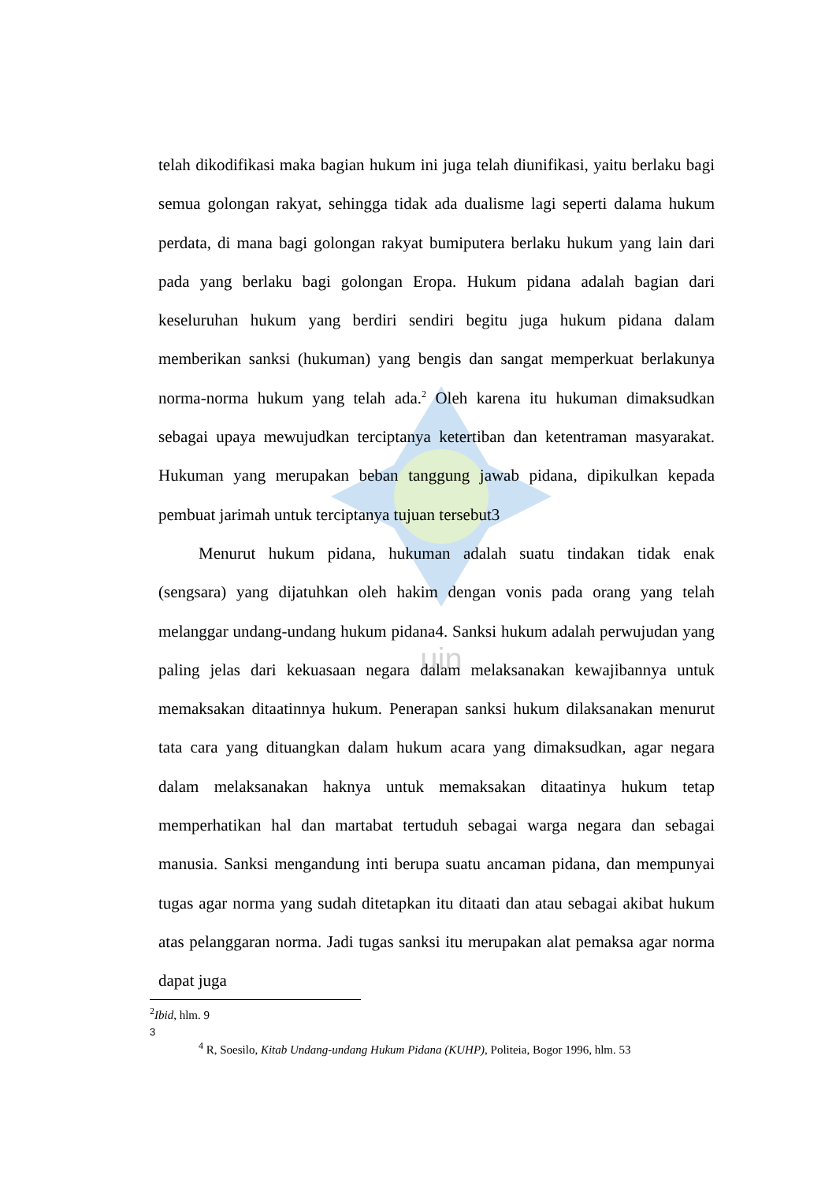uin
telah dikodifikasi maka bagian hukum ini juga telah diunifikasi, yaitu berlaku bagi semua golongan rakyat, sehingga tidak ada dualisme lagi seperti dalama hukum perdata, di mana bagi golongan rakyat bumiputera berlaku hukum yang lain dari pada yang berlaku bagi golongan Eropa. Hukum pidana adalah bagian dari keseluruhan hukum yang berdiri sendiri begitu juga hukum pidana dalam memberikan sanksi (hukuman) yang bengis dan sangat memperkuat berlakunya norma-norma hukum yang telah ada.<sup>2</sup> Oleh karena itu hukuman dimaksudkan sebagai upaya mewujudkan terciptanya ketertiban dan ketentraman masyarakat. Hukuman yang merupakan beban tanggung jawab pidana, dipikulkan kepada pembuat jarimah untuk terciptanya tujuan tersebut3
Menurut hukum pidana, hukuman adalah suatu tindakan tidak enak (sengsara) yang dijatuhkan oleh hakim dengan vonis pada orang yang telah melanggar undang-undang hukum pidana4. Sanksi hukum adalah perwujudan yang paling jelas dari kekuasaan negara dalam melaksanakan kewajibannya untuk memaksakan ditaatinnya hukum. Penerapan sanksi hukum dilaksanakan menurut tata cara yang dituangkan dalam hukum acara yang dimaksudkan, agar negara dalam melaksanakan haknya untuk memaksakan ditaatinya hukum tetap memperhatikan hal dan martabat tertuduh sebagai warga negara dan sebagai manusia. Sanksi mengandung inti berupa suatu ancaman pidana, dan mempunyai tugas agar norma yang sudah ditetapkan itu ditaati dan atau sebagai akibat hukum atas pelanggaran norma. Jadi tugas sanksi itu merupakan alat pemaksa agar norma dapat juga
<sup>2</sup> Ibid, hlm. 9
3
<sup>4</sup> R, Soesilo, Kitab Undang-undang Hukum Pidana (KUHP), Politeia, Bogor 1996, hlm. 53